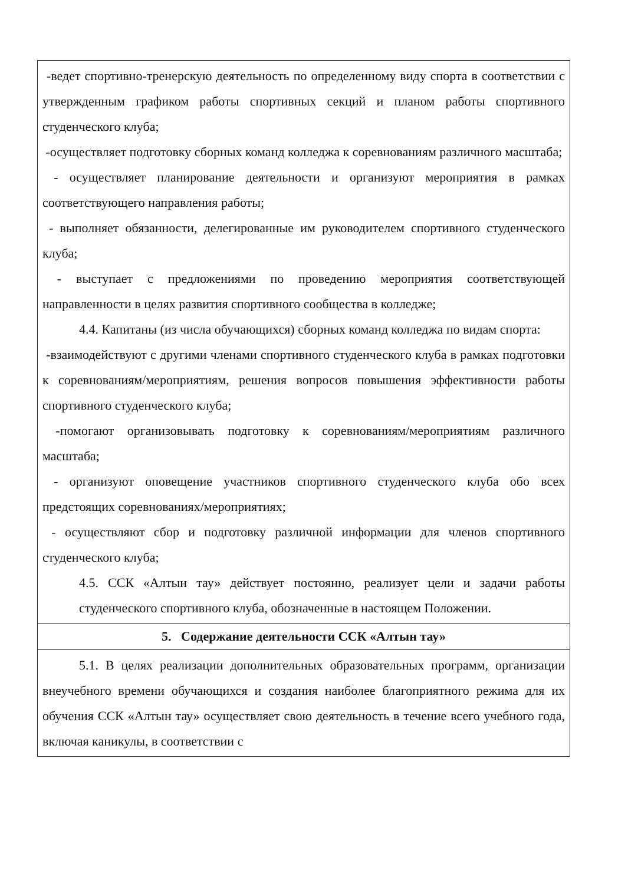| -ведет спортивно-тренерскую деятельность по определенному виду спорта в соответствии с утвержденным графиком работы спортивных секций и планом работы спортивного студенческого клуба; -осуществляет подготовку сборных команд колледжа к соревнованиям различного масштаба; - осуществляет планирование деятельности и организуют мероприятия в рамках соответствующего направления работы; - выполняет обязанности, делегированные им руководителем спортивного студенческого клуба; - выступает с предложениями по проведению мероприятия соответствующей направленности в целях развития спортивного сообщества в колледже; 4.4. Капитаны (из числа обучающихся) сборных команд колледжа по видам спорта: -взаимодействуют с другими членами спортивного студенческого клуба в рамках подготовки к соревнованиям/мероприятиям, решения вопросов повышения эффективности работы спортивного студенческого клуба; -помогают организовывать подготовку к соревнованиям/мероприятиям различного масштаба; - организуют оповещение участников спортивного студенческого клуба обо всех предстоящих соревнованиях/мероприятиях; - осуществляют сбор и подготовку различной информации для членов спортивного студенческого клуба; 4.5. ССК «Алтын тау» действует постоянно, реализует цели и задачи работы студенческого спортивного клуба, обозначенные в настоящем Положении. |
| 5. Содержание деятельности ССК «Алтын тау» |
| 5.1. В целях реализации дополнительных образовательных программ, организации внеучебного времени обучающихся и создания наиболее благоприятного режима для их обучения ССК «Алтын тау» осуществляет свою деятельность в течение всего учебного года, включая каникулы, в соответствии с |